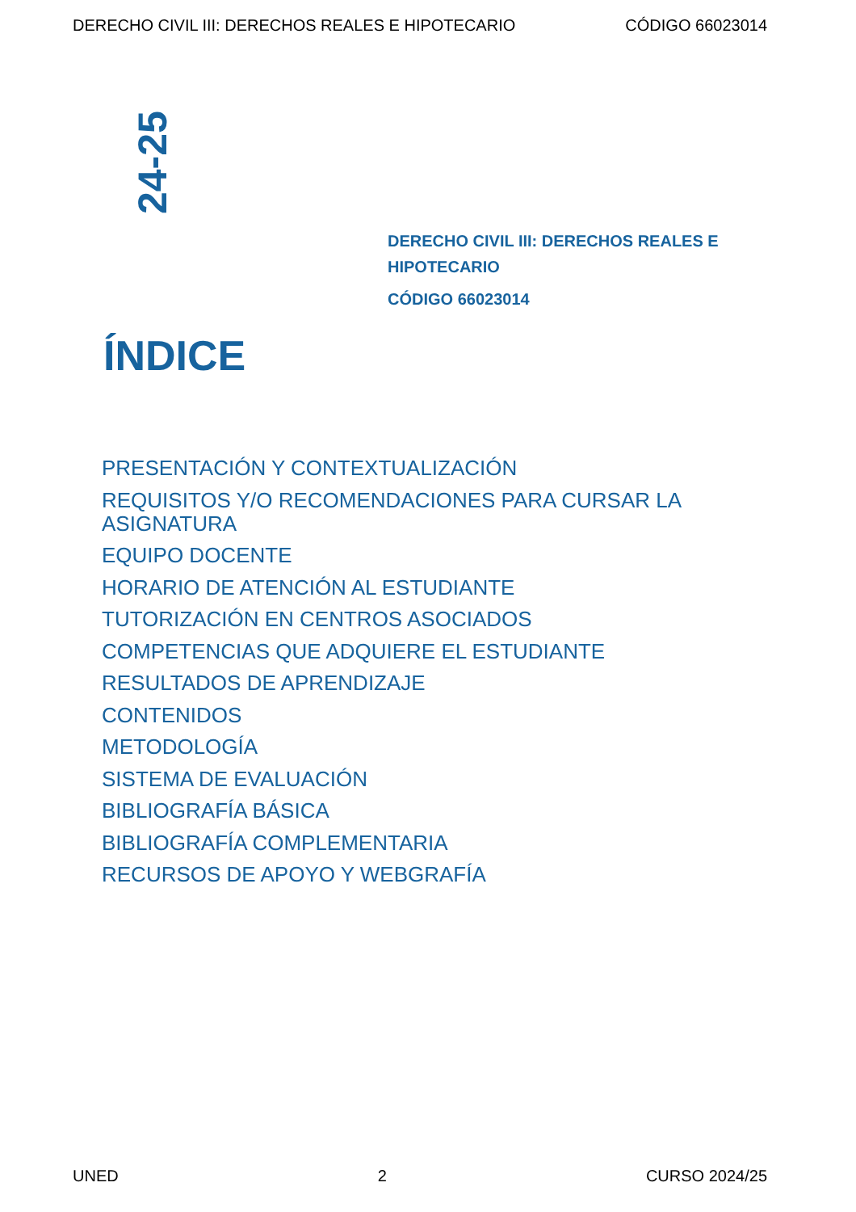DERECHO CIVIL III: DERECHOS REALES E HIPOTECARIO CÓDIGO 66023014
24-25
DERECHO CIVIL III: DERECHOS REALES E HIPOTECARIO
CÓDIGO 66023014
ÍNDICE
PRESENTACIÓN Y CONTEXTUALIZACIÓN
REQUISITOS Y/O RECOMENDACIONES PARA CURSAR LA ASIGNATURA
EQUIPO DOCENTE
HORARIO DE ATENCIÓN AL ESTUDIANTE
TUTORIZACIÓN EN CENTROS ASOCIADOS
COMPETENCIAS QUE ADQUIERE EL ESTUDIANTE
RESULTADOS DE APRENDIZAJE
CONTENIDOS
METODOLOGÍA
SISTEMA DE EVALUACIÓN
BIBLIOGRAFÍA BÁSICA
BIBLIOGRAFÍA COMPLEMENTARIA
RECURSOS DE APOYO Y WEBGRAFÍA
UNED 2 CURSO 2024/25